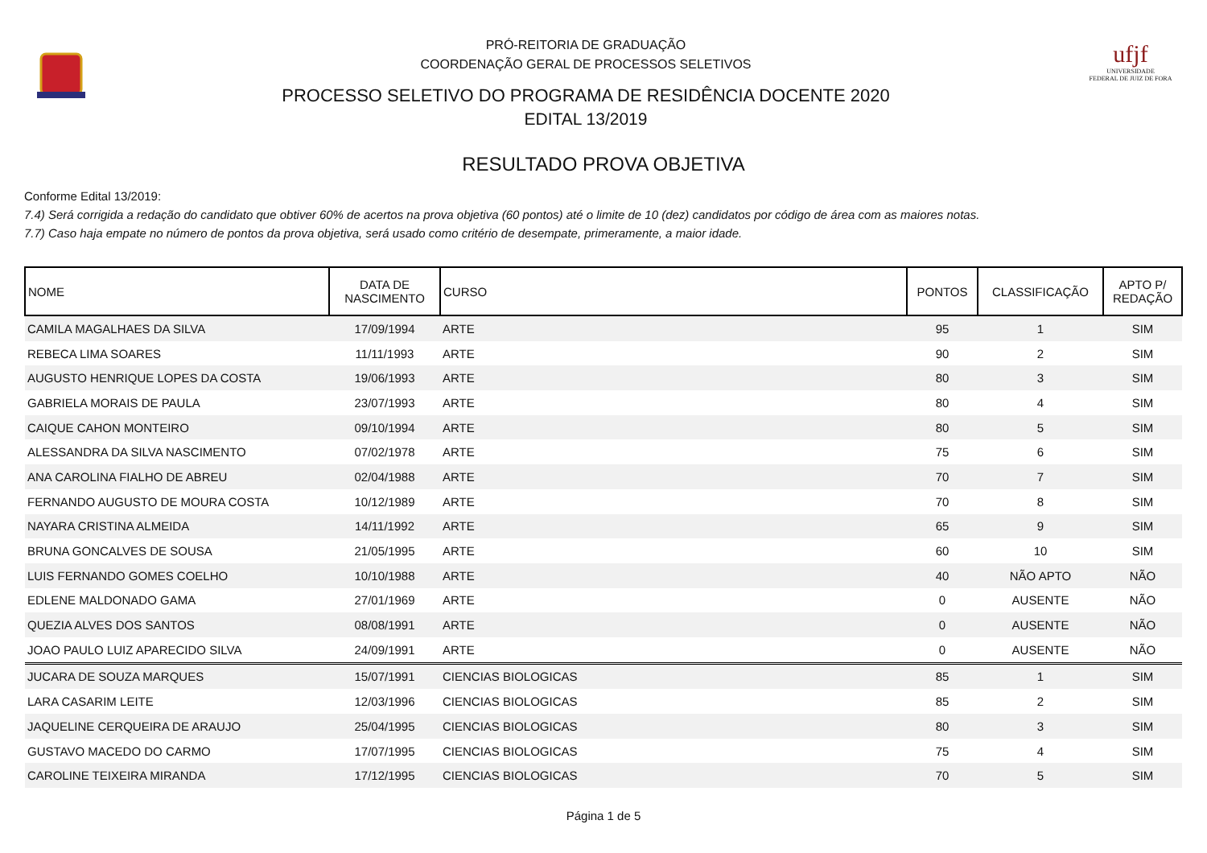PRÓ-REITORIA DE GRADUAÇÃO
COORDENAÇÃO GERAL DE PROCESSOS SELETIVOS
PROCESSO SELETIVO DO PROGRAMA DE RESIDÊNCIA DOCENTE 2020
EDITAL 13/2019
ufjf
UNIVERSIDADE
FEDERAL DE JUIZ DE FORA
RESULTADO PROVA OBJETIVA
Conforme Edital 13/2019:
7.4) Será corrigida a redação do candidato que obtiver 60% de acertos na prova objetiva (60 pontos) até o limite de 10 (dez) candidatos por código de área com as maiores notas.
7.7) Caso haja empate no número de pontos da prova objetiva, será usado como critério de desempate, primeramente, a maior idade.
| NOME | DATA DE NASCIMENTO | CURSO | PONTOS | CLASSIFICAÇÃO | APTO P/ REDAÇÃO |
| --- | --- | --- | --- | --- | --- |
| CAMILA MAGALHAES DA SILVA | 17/09/1994 | ARTE | 95 | 1 | SIM |
| REBECA LIMA SOARES | 11/11/1993 | ARTE | 90 | 2 | SIM |
| AUGUSTO HENRIQUE LOPES DA COSTA | 19/06/1993 | ARTE | 80 | 3 | SIM |
| GABRIELA MORAIS DE PAULA | 23/07/1993 | ARTE | 80 | 4 | SIM |
| CAIQUE CAHON MONTEIRO | 09/10/1994 | ARTE | 80 | 5 | SIM |
| ALESSANDRA DA SILVA NASCIMENTO | 07/02/1978 | ARTE | 75 | 6 | SIM |
| ANA CAROLINA FIALHO DE ABREU | 02/04/1988 | ARTE | 70 | 7 | SIM |
| FERNANDO AUGUSTO DE MOURA COSTA | 10/12/1989 | ARTE | 70 | 8 | SIM |
| NAYARA CRISTINA ALMEIDA | 14/11/1992 | ARTE | 65 | 9 | SIM |
| BRUNA GONCALVES DE SOUSA | 21/05/1995 | ARTE | 60 | 10 | SIM |
| LUIS FERNANDO GOMES COELHO | 10/10/1988 | ARTE | 40 | NÃO APTO | NÃO |
| EDLENE MALDONADO GAMA | 27/01/1969 | ARTE | 0 | AUSENTE | NÃO |
| QUEZIA ALVES DOS SANTOS | 08/08/1991 | ARTE | 0 | AUSENTE | NÃO |
| JOAO PAULO LUIZ APARECIDO SILVA | 24/09/1991 | ARTE | 0 | AUSENTE | NÃO |
| JUCARA DE SOUZA MARQUES | 15/07/1991 | CIENCIAS BIOLOGICAS | 85 | 1 | SIM |
| LARA CASARIM LEITE | 12/03/1996 | CIENCIAS BIOLOGICAS | 85 | 2 | SIM |
| JAQUELINE CERQUEIRA DE ARAUJO | 25/04/1995 | CIENCIAS BIOLOGICAS | 80 | 3 | SIM |
| GUSTAVO MACEDO DO CARMO | 17/07/1995 | CIENCIAS BIOLOGICAS | 75 | 4 | SIM |
| CAROLINE TEIXEIRA MIRANDA | 17/12/1995 | CIENCIAS BIOLOGICAS | 70 | 5 | SIM |
Página 1 de 5